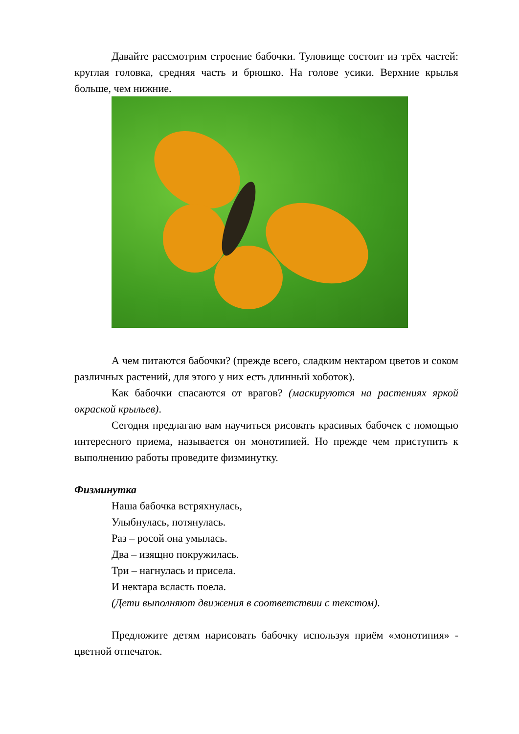Давайте рассмотрим строение бабочки. Туловище состоит из трёх частей: круглая головка, средняя часть и брюшко. На голове усики. Верхние крылья больше, чем нижние.
А чем питаются бабочки? (прежде всего, сладким нектаром цветов и соком различных растений, для этого у них есть длинный хоботок).
Как бабочки спасаются от врагов? (маскируются на растениях яркой окраской крыльев).
Сегодня предлагаю вам научиться рисовать красивых бабочек с помощью интересного приема, называется он монотипией. Но прежде чем приступить к выполнению работы проведите физминутку.
Физминутка
Наша бабочка встряхнулась,
Улыбнулась, потянулась.
Раз – росой она умылась.
Два – изящно покружилась.
Три – нагнулась и присела.
И нектара всласть поела.
(Дети выполняют движения в соответствии с текстом).
Предложите детям нарисовать бабочку используя приём «монотипия» - цветной отпечаток.